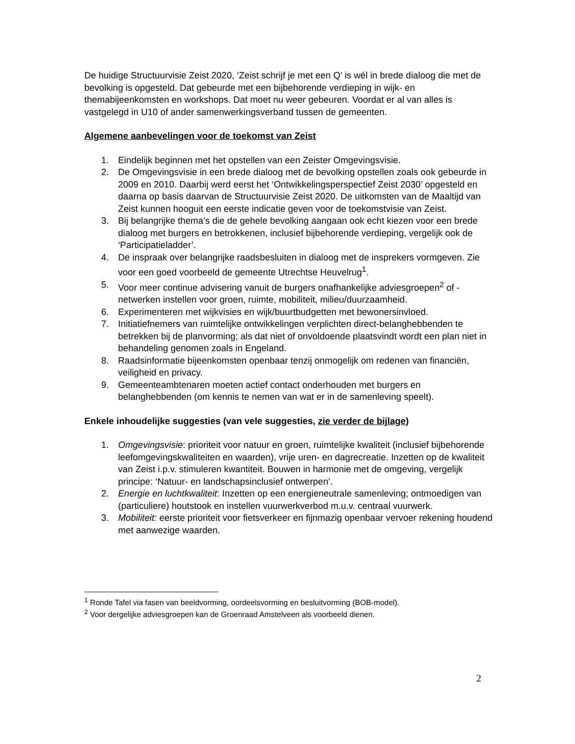De huidige Structuurvisie Zeist 2020, ‘Zeist schrijf je met een Q’ is wél in brede dialoog die met de bevolking is opgesteld. Dat gebeurde met een bijbehorende verdieping in wijk- en themabijeenkomsten en workshops. Dat moet nu weer gebeuren. Voordat er al van alles is vastgelegd in U10 of ander samenwerkingsverband tussen de gemeenten.
Algemene aanbevelingen voor de toekomst van Zeist
1. Eindelijk beginnen met het opstellen van een Zeister Omgevingsvisie.
2. De Omgevingsvisie in een brede dialoog met de bevolking opstellen zoals ook gebeurde in 2009 en 2010. Daarbij werd eerst het ‘Ontwikkelingsperspectief Zeist 2030’ opgesteld en daarna op basis daarvan de Structuurvisie Zeist 2020. De uitkomsten van de Maaltijd van Zeist kunnen hooguit een eerste indicatie geven voor de toekomstvisie van Zeist.
3. Bij belangrijke thema’s die de gehele bevolking aangaan ook echt kiezen voor een brede dialoog met burgers en betrokkenen, inclusief bijbehorende verdieping, vergelijk ook de ‘Participatieladder’.
4. De inspraak over belangrijke raadsbesluiten in dialoog met de insprekers vormgeven. Zie voor een goed voorbeeld de gemeente Utrechtse Heuvelrug<sup>1</sup>.
5. Voor meer continue advisering vanuit de burgers onafhankelijke adviesgroepen<sup>2</sup> of -netwerken instellen voor groen, ruimte, mobiliteit, milieu/duurzaamheid.
6. Experimenteren met wijkvisies en wijk/buurtbudgetten met bewonersinvloed.
7. Initiatiefnemers van ruimtelijke ontwikkelingen verplichten direct-belanghebbenden te betrekken bij de planvorming; als dat niet of onvoldoende plaatsvindt wordt een plan niet in behandeling genomen zoals in Engeland.
8. Raadsinformatie bijeenkomsten openbaar tenzij onmogelijk om redenen van financiën, veiligheid en privacy.
9. Gemeenteambtenaren moeten actief contact onderhouden met burgers en belanghebbenden (om kennis te nemen van wat er in de samenleving speelt).
Enkele inhoudelijke suggesties (van vele suggesties, zie verder de bijlage)
1. Omgevingsvisie: prioriteit voor natuur en groen, ruimtelijke kwaliteit (inclusief bijbehorende leefomgevingskwaliteiten en waarden), vrije uren- en dagrecreatie. Inzetten op de kwaliteit van Zeist i.p.v. stimuleren kwantiteit. Bouwen in harmonie met de omgeving, vergelijk principe: ‘Natuur- en landschapsinclusief ontwerpen’.
2. Energie en luchtkwaliteit: Inzetten op een energieneutrale samenleving; ontmoedigen van (particuliere) houtstook en instellen vuurwerkverbod m.u.v. centraal vuurwerk.
3. Mobiliteit: eerste prioriteit voor fietsverkeer en fijnmazig openbaar vervoer rekening houdend met aanwezige waarden.
<sup>1</sup> Ronde Tafel via fasen van beeldvorming, oordeelsvorming en besluitvorming (BOB-model).
<sup>2</sup> Voor dergelijke adviesgroepen kan de Groenraad Amstelveen als voorbeeld dienen.
2